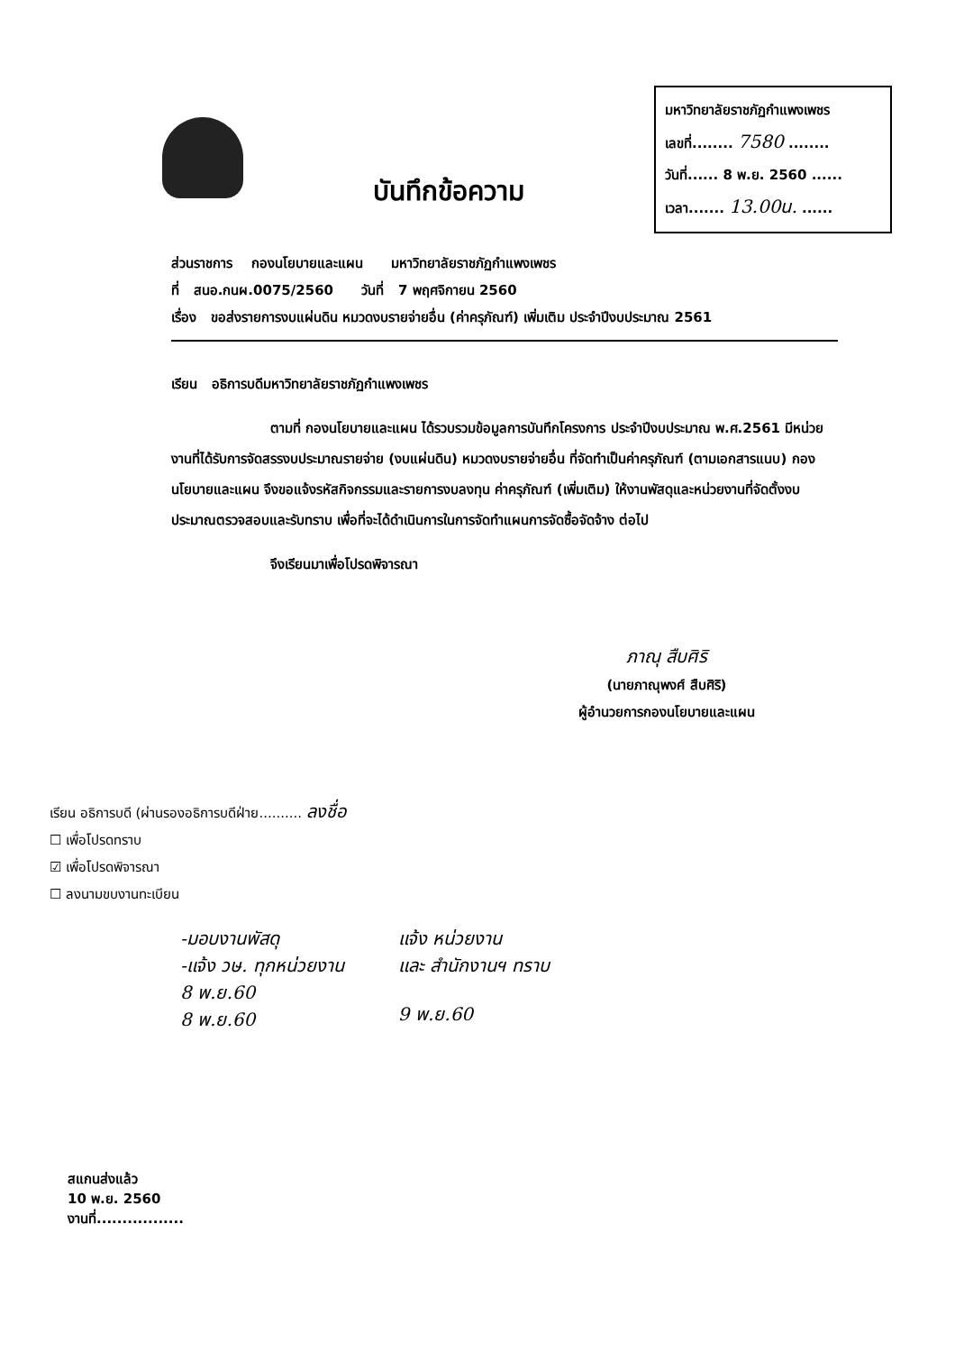บันทึกข้อความ
มหาวิทยาลัยราชภัฏกำแพงเพชร
เลขที่........ 7580 ........
วันที่...... 8 พ.ย. 2560 ......
เวลา....... 13.00น. ......
ส่วนราชการ กองนโยบายและแผน มหาวิทยาลัยราชภัฏกำแพงเพชร
ที่ สนอ.กนผ.0075/2560 วันที่ 7 พฤศจิกายน 2560
เรื่อง ขอส่งรายการงบแผ่นดิน หมวดงบรายจ่ายอื่น (ค่าครุภัณฑ์) เพิ่มเติม ประจำปีงบประมาณ 2561
เรียน อธิการบดีมหาวิทยาลัยราชภัฏกำแพงเพชร
ตามที่ กองนโยบายและแผน ได้รวบรวมข้อมูลการบันทึกโครงการ ประจำปีงบประมาณ พ.ศ.2561 มีหน่วยงานที่ได้รับการจัดสรรงบประมาณรายจ่าย (งบแผ่นดิน) หมวดงบรายจ่ายอื่น ที่จัดทำเป็นค่าครุภัณฑ์ (ตามเอกสารแนบ) กองนโยบายและแผน จึงขอแจ้งรหัสกิจกรรมและรายการงบลงทุน ค่าครุภัณฑ์ (เพิ่มเติม) ให้งานพัสดุและหน่วยงานที่จัดตั้งงบประมาณตรวจสอบและรับทราบ เพื่อที่จะได้ดำเนินการในการจัดทำแผนการจัดซื้อจัดจ้าง ต่อไป
จึงเรียนมาเพื่อโปรดพิจารณา
ภาณุ สืบศิริ
(นายภาณุพงศ์ สืบศิริ)
ผู้อำนวยการกองนโยบายและแผน
เรียน อธิการบดี (ผ่านรองอธิการบดีฝ่าย.......... ลงชื่อ
☐ เพื่อโปรดทราบ
☑ เพื่อโปรดพิจารณา
☐ ลงนามขบงานทะเบียน
-มอบงานพัสดุ
-แจ้ง วษ. ทุกหน่วยงาน
8 พ.ย.60
8 พ.ย.60
แจ้ง หน่วยงาน
และ สำนักงานฯ ทราบ
9 พ.ย.60
สแกนส่งแล้ว
10 พ.ย. 2560
งานที่.................